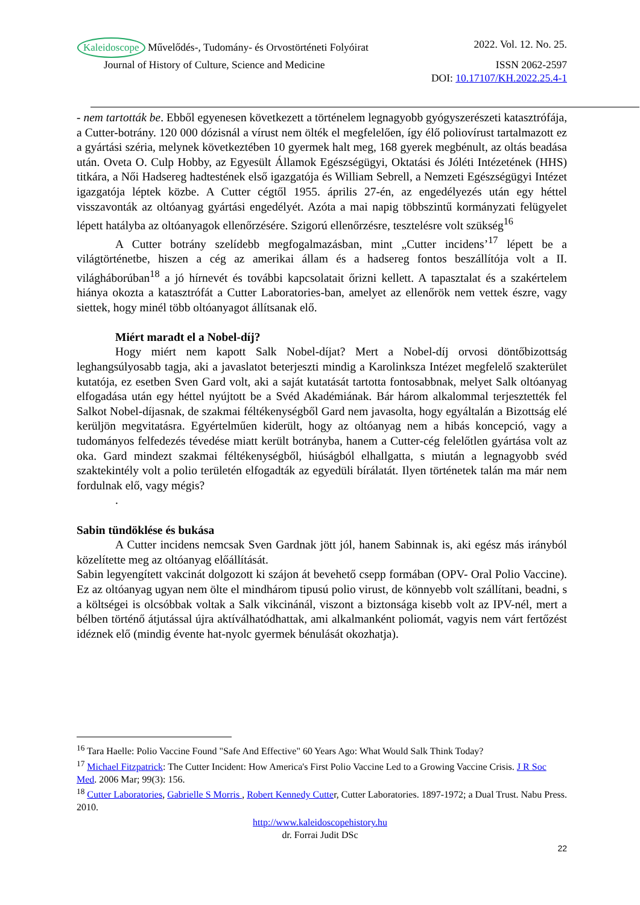Kaleidoscope Művelődés-, Tudomány- és Orvostörténeti Folyóirat 2022. Vol. 12. No. 25.
Journal of History of Culture, Science and Medicine ISSN 2062-2597
DOI: 10.17107/KH.2022.25.4-1
- nem tartották be. Ebből egyenesen következett a történelem legnagyobb gyógyszerészeti katasztrófája, a Cutter-botrány. 120 000 dózisnál a vírust nem ölték el megfelelően, így élő poliovírust tartalmazott ez a gyártási széria, melynek következtében 10 gyermek halt meg, 168 gyerek megbénult, az oltás beadása után. Oveta O. Culp Hobby, az Egyesült Államok Egészségügyi, Oktatási és Jóléti Intézetének (HHS) titkára, a Női Hadsereg hadtestének első igazgatója és William Sebrell, a Nemzeti Egészségügyi Intézet igazgatója léptek közbe. A Cutter cégtől 1955. április 27-én, az engedélyezés után egy héttel visszavonták az oltóanyag gyártási engedélyét. Azóta a mai napig többszintű kormányzati felügyelet lépett hatályba az oltóanyagok ellenőrzésére. Szigorú ellenőrzésre, tesztelésre volt szükség<sup>16</sup>
A Cutter botrány szelídebb megfogalmazásban, mint „Cutter incidens’<sup>17</sup> lépett be a világtörténetbe, hiszen a cég az amerikai állam és a hadsereg fontos beszállítója volt a II. világháborúban<sup>18</sup> a jó hírnevét és további kapcsolatait őrizni kellett. A tapasztalat és a szakértelem hiánya okozta a katasztrófát a Cutter Laboratories-ban, amelyet az ellenőrök nem vettek észre, vagy siettek, hogy minél több oltóanyagot állítsanak elő.
Miért maradt el a Nobel-díj?
Hogy miért nem kapott Salk Nobel-díjat? Mert a Nobel-díj orvosi döntőbizottság leghangsúlyosabb tagja, aki a javaslatot beterjeszti mindig a Karolinksza Intézet megfelelő szakterület kutatója, ez esetben Sven Gard volt, aki a saját kutatását tartotta fontosabbnak, melyet Salk oltóanyag elfogadása után egy héttel nyújtott be a Svéd Akadémiának. Bár három alkalommal terjesztették fel Salkot Nobel-díjasnak, de szakmai féltékenységből Gard nem javasolta, hogy egyáltalán a Bizottság elé kerüljön megvitatásra. Egyértelműen kiderült, hogy az oltóanyag nem a hibás koncepció, vagy a tudományos felfedezés tévedése miatt került botrányba, hanem a Cutter-cég felelőtlen gyártása volt az oka. Gard mindezt szakmai féltékenységből, hiúságból elhallgatta, s miután a legnagyobb svéd szaktekintély volt a polio területén elfogadták az egyedüli bírálatát. Ilyen történetek talán ma már nem fordulnak elő, vagy mégis?
.
Sabin tündöklése és bukása
A Cutter incidens nemcsak Sven Gardnak jött jól, hanem Sabinnak is, aki egész más irányból közelítette meg az oltóanyag előállítását.
Sabin legyengített vakcinát dolgozott ki szájon át bevehető csepp formában (OPV- Oral Polio Vaccine). Ez az oltóanyag ugyan nem ölte el mindhárom tipusú polio virust, de könnyebb volt szállítani, beadni, s a költségei is olcsóbbak voltak a Salk vikcinánál, viszont a biztonsága kisebb volt az IPV-nél, mert a bélben történő átjutással újra aktíválhatódhattak, ami alkalmanként poliomát, vagyis nem várt fertőzést idéznek elő (mindig évente hat-nyolc gyermek bénulását okozhatja).
<sup>16</sup> Tara Haelle: Polio Vaccine Found "Safe And Effective" 60 Years Ago: What Would Salk Think Today?
<sup>17</sup> Michael Fitzpatrick: The Cutter Incident: How America's First Polio Vaccine Led to a Growing Vaccine Crisis. J R Soc Med. 2006 Mar; 99(3): 156.
<sup>18</sup> Cutter Laboratories, Gabrielle S Morris , Robert Kennedy Cutter, Cutter Laboratories. 1897-1972; a Dual Trust. Nabu Press. 2010.
http://www.kaleidoscopehistory.hu
dr. Forrai Judit DSc
22